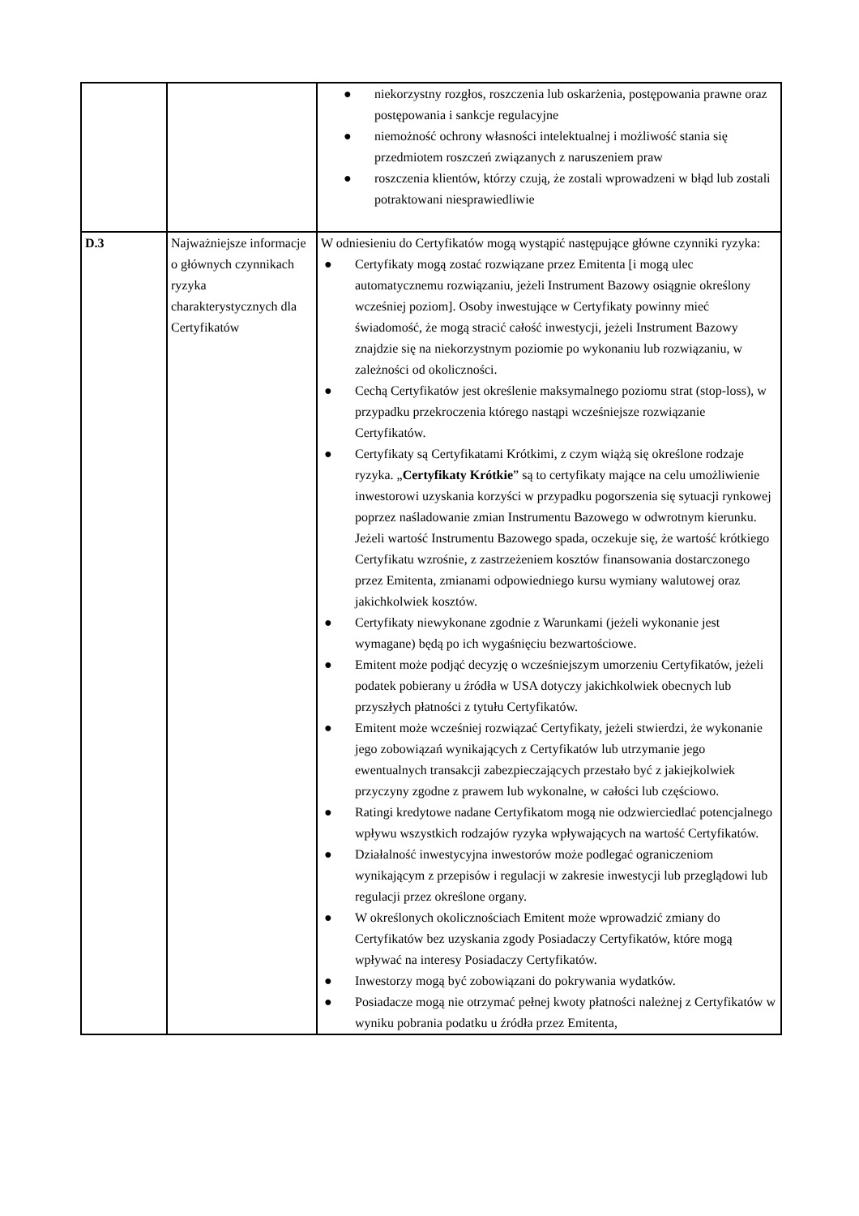| | | ● niekorzystny rozgłos, roszczenia lub oskarżenia, postępowania prawne oraz postępowania i sankcje regulacyjne ● niemożność ochrony własności intelektualnej i możliwość stania się przedmiotem roszczeń związanych z naruszeniem praw ● roszczenia klientów, którzy czują, że zostali wprowadzeni w błąd lub zostali potraktowani niesprawiedliwie |
| D.3 | Najważniejsze informacje o głównych czynnikach ryzyka charakterystycznych dla Certyfikatów | W odniesieniu do Certyfikatów mogą wystąpić następujące główne czynniki ryzyka: ● Certyfikaty mogą zostać rozwiązane przez Emitenta [i mogą ulec automatycznemu rozwiązaniu, jeżeli Instrument Bazowy osiągnie określony wcześniej poziom]. Osoby inwestujące w Certyfikaty powinny mieć świadomość, że mogą stracić całość inwestycji, jeżeli Instrument Bazowy znajdzie się na niekorzystnym poziomie po wykonaniu lub rozwiązaniu, w zależności od okoliczności. ● Cechą Certyfikatów jest określenie maksymalnego poziomu strat (stop-loss), w przypadku przekroczenia którego nastąpi wcześniejsze rozwiązanie Certyfikatów. ● Certyfikaty są Certyfikatami Krótkimi, z czym wiążą się określone rodzaje ryzyka. „ Certyfikaty Krótkie ” są to certyfikaty mające na celu umożliwienie inwestorowi uzyskania korzyści w przypadku pogorszenia się sytuacji rynkowej poprzez naśladowanie zmian Instrumentu Bazowego w odwrotnym kierunku. Jeżeli wartość Instrumentu Bazowego spada, oczekuje się, że wartość krótkiego Certyfikatu wzrośnie, z zastrzeżeniem kosztów finansowania dostarczonego przez Emitenta, zmianami odpowiedniego kursu wymiany walutowej oraz jakichkolwiek kosztów. ● Certyfikaty niewykonane zgodnie z Warunkami (jeżeli wykonanie jest wymagane) będą po ich wygaśnięciu bezwartościowe. ● Emitent może podjąć decyzję o wcześniejszym umorzeniu Certyfikatów, jeżeli podatek pobierany u źródła w USA dotyczy jakichkolwiek obecnych lub przyszłych płatności z tytułu Certyfikatów. ● Emitent może wcześniej rozwiązać Certyfikaty, jeżeli stwierdzi, że wykonanie jego zobowiązań wynikających z Certyfikatów lub utrzymanie jego ewentualnych transakcji zabezpieczających przestało być z jakiejkolwiek przyczyny zgodne z prawem lub wykonalne, w całości lub częściowo. ● Ratingi kredytowe nadane Certyfikatom mogą nie odzwierciedlać potencjalnego wpływu wszystkich rodzajów ryzyka wpływających na wartość Certyfikatów. ● Działalność inwestycyjna inwestorów może podlegać ograniczeniom wynikającym z przepisów i regulacji w zakresie inwestycji lub przeglądowi lub regulacji przez określone organy. ● W określonych okolicznościach Emitent może wprowadzić zmiany do Certyfikatów bez uzyskania zgody Posiadaczy Certyfikatów, które mogą wpływać na interesy Posiadaczy Certyfikatów. ● Inwestorzy mogą być zobowiązani do pokrywania wydatków. ● Posiadacze mogą nie otrzymać pełnej kwoty płatności należnej z Certyfikatów w wyniku pobrania podatku u źródła przez Emitenta, |